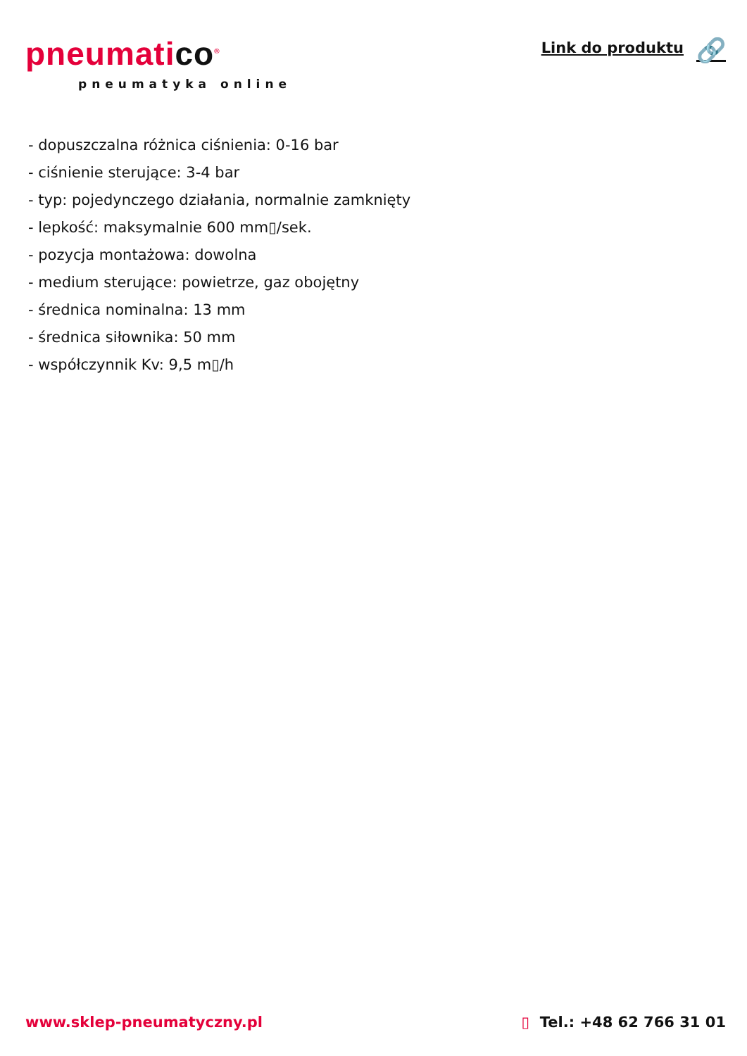pneumatico<sup>®</sup>
pneumatyka online
Link do produktu 🔗
- dopuszczalna różnica ciśnienia: 0-16 bar
- ciśnienie sterujące: 3-4 bar
- typ: pojedynczego działania, normalnie zamknięty
- lepkość: maksymalnie 600 mm▯/sek.
- pozycja montażowa: dowolna
- medium sterujące: powietrze, gaz obojętny
- średnica nominalna: 13 mm
- średnica siłownika: 50 mm
- współczynnik Kv: 9,5 m▯/h
www.sklep-pneumatyczny.pl ▯ Tel.: +48 62 766 31 01